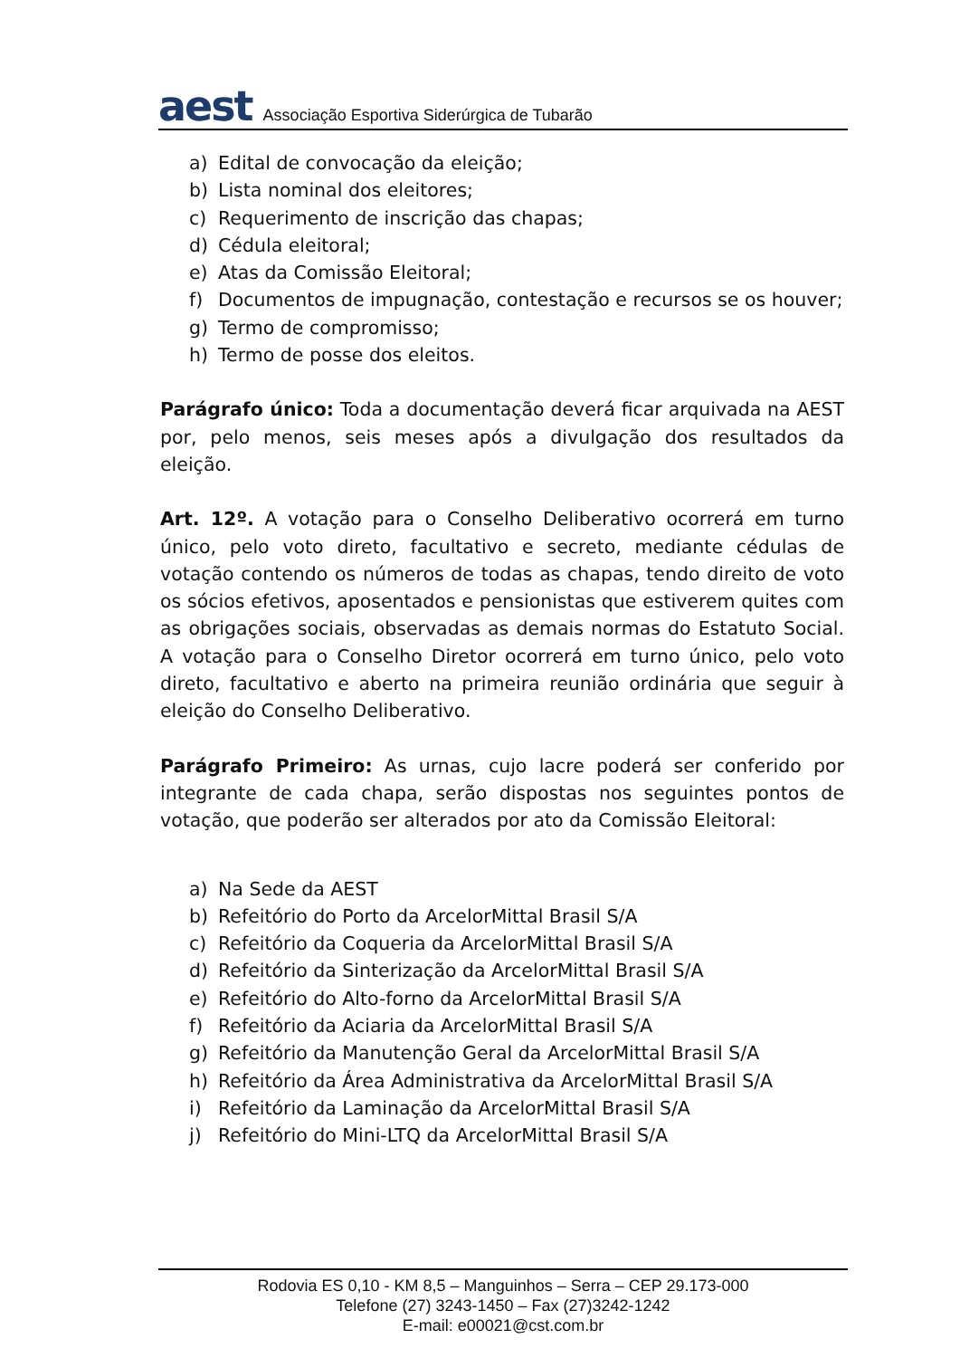aest
Associação Esportiva Siderúrgica de Tubarão
a) Edital de convocação da eleição;
b) Lista nominal dos eleitores;
c) Requerimento de inscrição das chapas;
d) Cédula eleitoral;
e) Atas da Comissão Eleitoral;
f) Documentos de impugnação, contestação e recursos se os houver;
g) Termo de compromisso;
h) Termo de posse dos eleitos.
Parágrafo único: Toda a documentação deverá ficar arquivada na AEST por, pelo menos, seis meses após a divulgação dos resultados da eleição.
Art. 12º. A votação para o Conselho Deliberativo ocorrerá em turno único, pelo voto direto, facultativo e secreto, mediante cédulas de votação contendo os números de todas as chapas, tendo direito de voto os sócios efetivos, aposentados e pensionistas que estiverem quites com as obrigações sociais, observadas as demais normas do Estatuto Social. A votação para o Conselho Diretor ocorrerá em turno único, pelo voto direto, facultativo e aberto na primeira reunião ordinária que seguir à eleição do Conselho Deliberativo.
Parágrafo Primeiro: As urnas, cujo lacre poderá ser conferido por integrante de cada chapa, serão dispostas nos seguintes pontos de votação, que poderão ser alterados por ato da Comissão Eleitoral:
a) Na Sede da AEST
b) Refeitório do Porto da ArcelorMittal Brasil S/A
c) Refeitório da Coqueria da ArcelorMittal Brasil S/A
d) Refeitório da Sinterização da ArcelorMittal Brasil S/A
e) Refeitório do Alto-forno da ArcelorMittal Brasil S/A
f) Refeitório da Aciaria da ArcelorMittal Brasil S/A
g) Refeitório da Manutenção Geral da ArcelorMittal Brasil S/A
h) Refeitório da Área Administrativa da ArcelorMittal Brasil S/A
i) Refeitório da Laminação da ArcelorMittal Brasil S/A
j) Refeitório do Mini-LTQ da ArcelorMittal Brasil S/A
Rodovia ES 0,10 - KM 8,5 – Manguinhos – Serra – CEP 29.173-000
Telefone (27) 3243-1450 – Fax (27)3242-1242
E-mail: e00021@cst.com.br